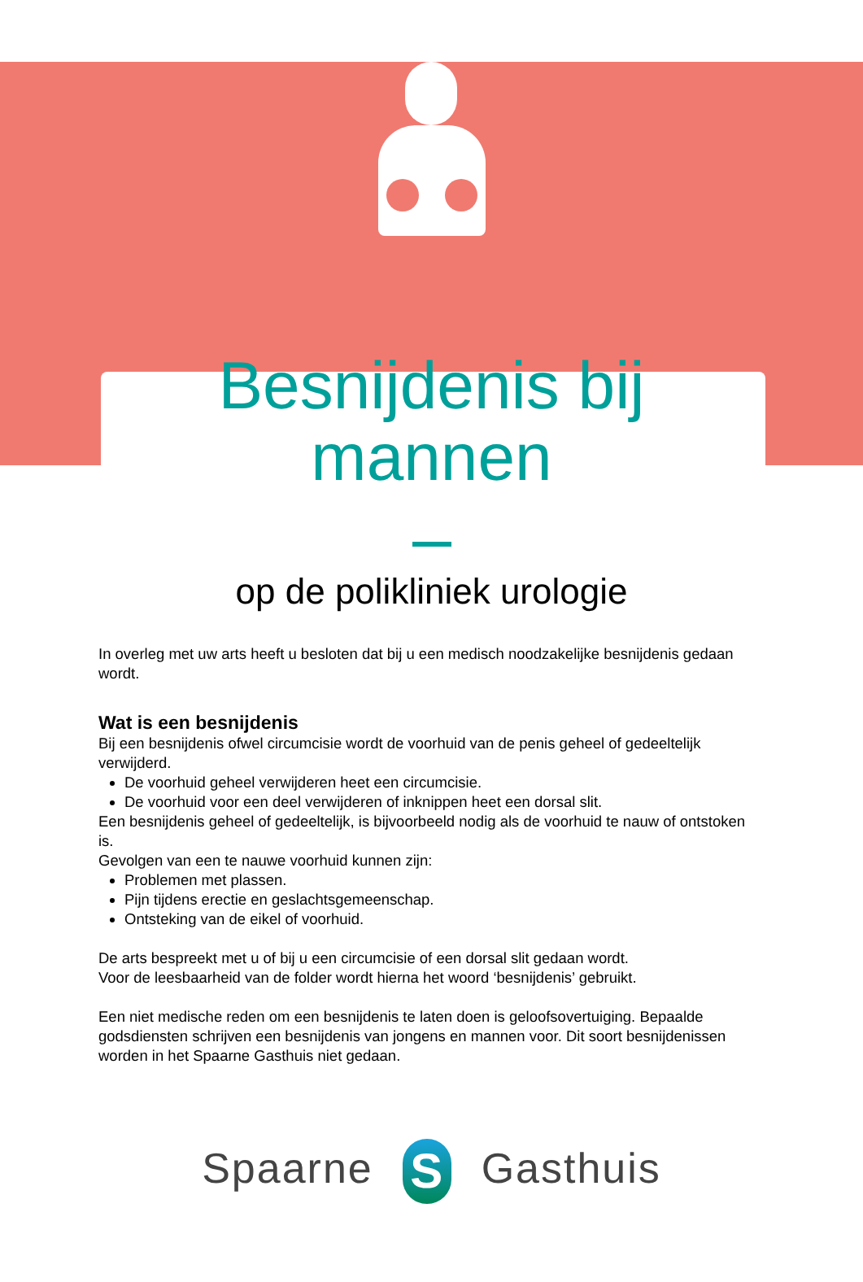Besnijdenis bij
mannen
op de polikliniek urologie
In overleg met uw arts heeft u besloten dat bij u een medisch noodzakelijke besnijdenis gedaan wordt.
Wat is een besnijdenis
Bij een besnijdenis ofwel circumcisie wordt de voorhuid van de penis geheel of gedeeltelijk verwijderd.
De voorhuid geheel verwijderen heet een circumcisie.
De voorhuid voor een deel verwijderen of inknippen heet een dorsal slit.
Een besnijdenis geheel of gedeeltelijk, is bijvoorbeeld nodig als de voorhuid te nauw of ontstoken is.
Gevolgen van een te nauwe voorhuid kunnen zijn:
Problemen met plassen.
Pijn tijdens erectie en geslachtsgemeenschap.
Ontsteking van de eikel of voorhuid.
De arts bespreekt met u of bij u een circumcisie of een dorsal slit gedaan wordt.
Voor de leesbaarheid van de folder wordt hierna het woord ‘besnijdenis’ gebruikt.
Een niet medische reden om een besnijdenis te laten doen is geloofsovertuiging. Bepaalde godsdiensten schrijven een besnijdenis van jongens en mannen voor. Dit soort besnijdenissen worden in het Spaarne Gasthuis niet gedaan.
Spaarne S Gasthuis